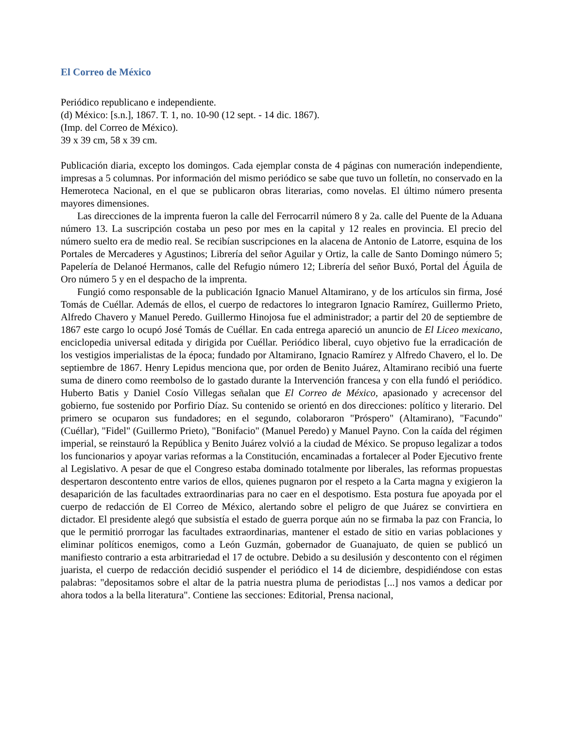El Correo de México
Periódico republicano e independiente.
(d) México: [s.n.], 1867. T. 1, no. 10-90 (12 sept. - 14 dic. 1867).
(Imp. del Correo de México).
39 x 39 cm, 58 x 39 cm.
Publicación diaria, excepto los domingos. Cada ejemplar consta de 4 páginas con numeración independiente, impresas a 5 columnas. Por información del mismo periódico se sabe que tuvo un folletín, no conservado en la Hemeroteca Nacional, en el que se publicaron obras literarias, como novelas. El último número presenta mayores dimensiones.
Las direcciones de la imprenta fueron la calle del Ferrocarril número 8 y 2a. calle del Puente de la Aduana número 13. La suscripción costaba un peso por mes en la capital y 12 reales en provincia. El precio del número suelto era de medio real. Se recibían suscripciones en la alacena de Antonio de Latorre, esquina de los Portales de Mercaderes y Agustinos; Librería del señor Aguilar y Ortiz, la calle de Santo Domingo número 5; Papelería de Delanoé Hermanos, calle del Refugio número 12; Librería del señor Buxó, Portal del Águila de Oro número 5 y en el despacho de la imprenta.
Fungió como responsable de la publicación Ignacio Manuel Altamirano, y de los artículos sin firma, José Tomás de Cuéllar. Además de ellos, el cuerpo de redactores lo integraron Ignacio Ramírez, Guillermo Prieto, Alfredo Chavero y Manuel Peredo. Guillermo Hinojosa fue el administrador; a partir del 20 de septiembre de 1867 este cargo lo ocupó José Tomás de Cuéllar. En cada entrega apareció un anuncio de El Liceo mexicano, enciclopedia universal editada y dirigida por Cuéllar. Periódico liberal, cuyo objetivo fue la erradicación de los vestigios imperialistas de la época; fundado por Altamirano, Ignacio Ramírez y Alfredo Chavero, el lo. De septiembre de 1867. Henry Lepidus menciona que, por orden de Benito Juárez, Altamirano recibió una fuerte suma de dinero como reembolso de lo gastado durante la Intervención francesa y con ella fundó el periódico. Huberto Batis y Daniel Cosío Villegas señalan que El Correo de México, apasionado y acrecensor del gobierno, fue sostenido por Porfirio Díaz. Su contenido se orientó en dos direcciones: político y literario. Del primero se ocuparon sus fundadores; en el segundo, colaboraron "Próspero" (Altamirano), "Facundo" (Cuéllar), "Fidel" (Guillermo Prieto), "Bonifacio" (Manuel Peredo) y Manuel Payno. Con la caída del régimen imperial, se reinstauró la República y Benito Juárez volvió a la ciudad de México. Se propuso legalizar a todos los funcionarios y apoyar varias reformas a la Constitución, encaminadas a fortalecer al Poder Ejecutivo frente al Legislativo. A pesar de que el Congreso estaba dominado totalmente por liberales, las reformas propuestas despertaron descontento entre varios de ellos, quienes pugnaron por el respeto a la Carta magna y exigieron la desaparición de las facultades extraordinarias para no caer en el despotismo. Esta postura fue apoyada por el cuerpo de redacción de El Correo de México, alertando sobre el peligro de que Juárez se convirtiera en dictador. El presidente alegó que subsistía el estado de guerra porque aún no se firmaba la paz con Francia, lo que le permitió prorrogar las facultades extraordinarias, mantener el estado de sitio en varias poblaciones y eliminar políticos enemigos, como a León Guzmán, gobernador de Guanajuato, de quien se publicó un manifiesto contrario a esta arbitrariedad el 17 de octubre. Debido a su desilusión y descontento con el régimen juarista, el cuerpo de redacción decidió suspender el periódico el 14 de diciembre, despidiéndose con estas palabras: "depositamos sobre el altar de la patria nuestra pluma de periodistas [...] nos vamos a dedicar por ahora todos a la bella literatura". Contiene las secciones: Editorial, Prensa nacional,